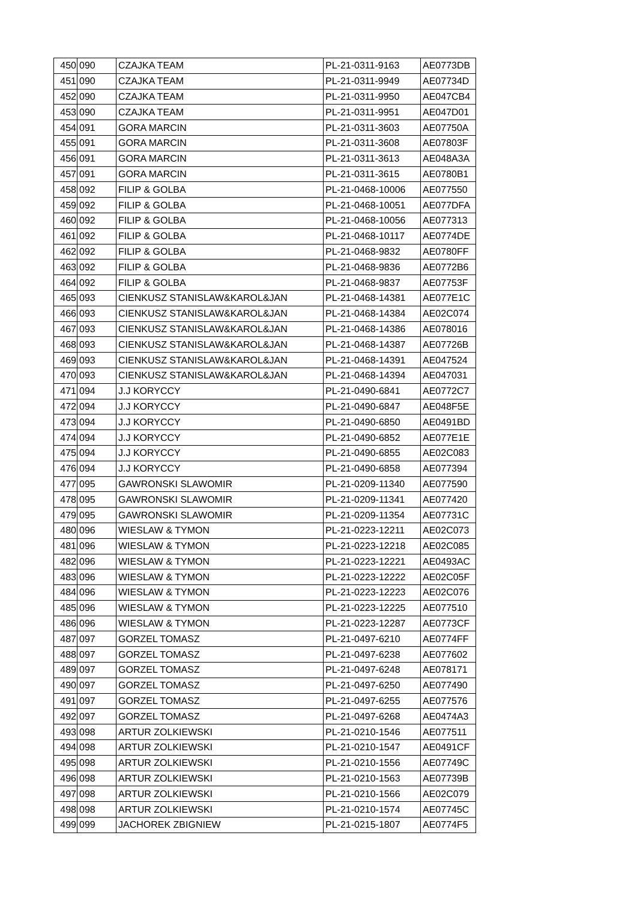| 450 | 090 | CZAJKA TEAM | PL-21-0311-9163 | AE0773DB |
| 451 | 090 | CZAJKA TEAM | PL-21-0311-9949 | AE07734D |
| 452 | 090 | CZAJKA TEAM | PL-21-0311-9950 | AE047CB4 |
| 453 | 090 | CZAJKA TEAM | PL-21-0311-9951 | AE047D01 |
| 454 | 091 | GORA MARCIN | PL-21-0311-3603 | AE07750A |
| 455 | 091 | GORA MARCIN | PL-21-0311-3608 | AE07803F |
| 456 | 091 | GORA MARCIN | PL-21-0311-3613 | AE048A3A |
| 457 | 091 | GORA MARCIN | PL-21-0311-3615 | AE0780B1 |
| 458 | 092 | FILIP & GOLBA | PL-21-0468-10006 | AE077550 |
| 459 | 092 | FILIP & GOLBA | PL-21-0468-10051 | AE077DFA |
| 460 | 092 | FILIP & GOLBA | PL-21-0468-10056 | AE077313 |
| 461 | 092 | FILIP & GOLBA | PL-21-0468-10117 | AE0774DE |
| 462 | 092 | FILIP & GOLBA | PL-21-0468-9832 | AE0780FF |
| 463 | 092 | FILIP & GOLBA | PL-21-0468-9836 | AE0772B6 |
| 464 | 092 | FILIP & GOLBA | PL-21-0468-9837 | AE07753F |
| 465 | 093 | CIENKUSZ STANISLAW&KAROL&JAN | PL-21-0468-14381 | AE077E1C |
| 466 | 093 | CIENKUSZ STANISLAW&KAROL&JAN | PL-21-0468-14384 | AE02C074 |
| 467 | 093 | CIENKUSZ STANISLAW&KAROL&JAN | PL-21-0468-14386 | AE078016 |
| 468 | 093 | CIENKUSZ STANISLAW&KAROL&JAN | PL-21-0468-14387 | AE07726B |
| 469 | 093 | CIENKUSZ STANISLAW&KAROL&JAN | PL-21-0468-14391 | AE047524 |
| 470 | 093 | CIENKUSZ STANISLAW&KAROL&JAN | PL-21-0468-14394 | AE047031 |
| 471 | 094 | J.J KORYCCY | PL-21-0490-6841 | AE0772C7 |
| 472 | 094 | J.J KORYCCY | PL-21-0490-6847 | AE048F5E |
| 473 | 094 | J.J KORYCCY | PL-21-0490-6850 | AE0491BD |
| 474 | 094 | J.J KORYCCY | PL-21-0490-6852 | AE077E1E |
| 475 | 094 | J.J KORYCCY | PL-21-0490-6855 | AE02C083 |
| 476 | 094 | J.J KORYCCY | PL-21-0490-6858 | AE077394 |
| 477 | 095 | GAWRONSKI SLAWOMIR | PL-21-0209-11340 | AE077590 |
| 478 | 095 | GAWRONSKI SLAWOMIR | PL-21-0209-11341 | AE077420 |
| 479 | 095 | GAWRONSKI SLAWOMIR | PL-21-0209-11354 | AE07731C |
| 480 | 096 | WIESLAW & TYMON | PL-21-0223-12211 | AE02C073 |
| 481 | 096 | WIESLAW & TYMON | PL-21-0223-12218 | AE02C085 |
| 482 | 096 | WIESLAW & TYMON | PL-21-0223-12221 | AE0493AC |
| 483 | 096 | WIESLAW & TYMON | PL-21-0223-12222 | AE02C05F |
| 484 | 096 | WIESLAW & TYMON | PL-21-0223-12223 | AE02C076 |
| 485 | 096 | WIESLAW & TYMON | PL-21-0223-12225 | AE077510 |
| 486 | 096 | WIESLAW & TYMON | PL-21-0223-12287 | AE0773CF |
| 487 | 097 | GORZEL TOMASZ | PL-21-0497-6210 | AE0774FF |
| 488 | 097 | GORZEL TOMASZ | PL-21-0497-6238 | AE077602 |
| 489 | 097 | GORZEL TOMASZ | PL-21-0497-6248 | AE078171 |
| 490 | 097 | GORZEL TOMASZ | PL-21-0497-6250 | AE077490 |
| 491 | 097 | GORZEL TOMASZ | PL-21-0497-6255 | AE077576 |
| 492 | 097 | GORZEL TOMASZ | PL-21-0497-6268 | AE0474A3 |
| 493 | 098 | ARTUR ZOLKIEWSKI | PL-21-0210-1546 | AE077511 |
| 494 | 098 | ARTUR ZOLKIEWSKI | PL-21-0210-1547 | AE0491CF |
| 495 | 098 | ARTUR ZOLKIEWSKI | PL-21-0210-1556 | AE07749C |
| 496 | 098 | ARTUR ZOLKIEWSKI | PL-21-0210-1563 | AE07739B |
| 497 | 098 | ARTUR ZOLKIEWSKI | PL-21-0210-1566 | AE02C079 |
| 498 | 098 | ARTUR ZOLKIEWSKI | PL-21-0210-1574 | AE07745C |
| 499 | 099 | JACHOREK ZBIGNIEW | PL-21-0215-1807 | AE0774F5 |